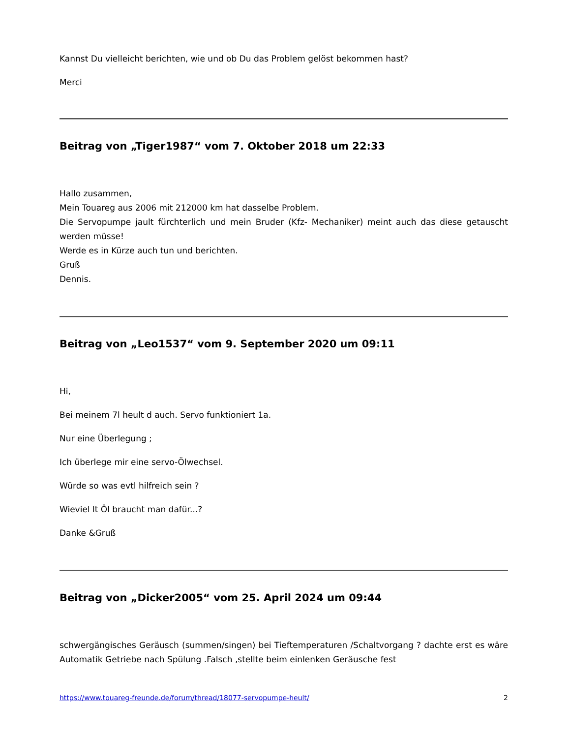Kannst Du vielleicht berichten, wie und ob Du das Problem gelöst bekommen hast?
Merci
Beitrag von „Tiger1987“ vom 7. Oktober 2018 um 22:33
Hallo zusammen,
Mein Touareg aus 2006 mit 212000 km hat dasselbe Problem.
Die Servopumpe jault fürchterlich und mein Bruder (Kfz- Mechaniker) meint auch das diese getauscht werden müsse!
Werde es in Kürze auch tun und berichten.
Gruß
Dennis.
Beitrag von „Leo1537“ vom 9. September 2020 um 09:11
Hi,
Bei meinem 7l heult d auch. Servo funktioniert 1a.
Nur eine Überlegung ;
Ich überlege mir eine servo-Ölwechsel.
Würde so was evtl hilfreich sein ?
Wieviel lt Öl braucht man dafür...?
Danke &Gruß
Beitrag von „Dicker2005“ vom 25. April 2024 um 09:44
schwergängisches Geräusch (summen/singen) bei Tieftemperaturen /Schaltvorgang ? dachte erst es wäre Automatik Getriebe nach Spülung .Falsch ,stellte beim einlenken Geräusche fest
https://www.touareg-freunde.de/forum/thread/18077-servopumpe-heult/ 2